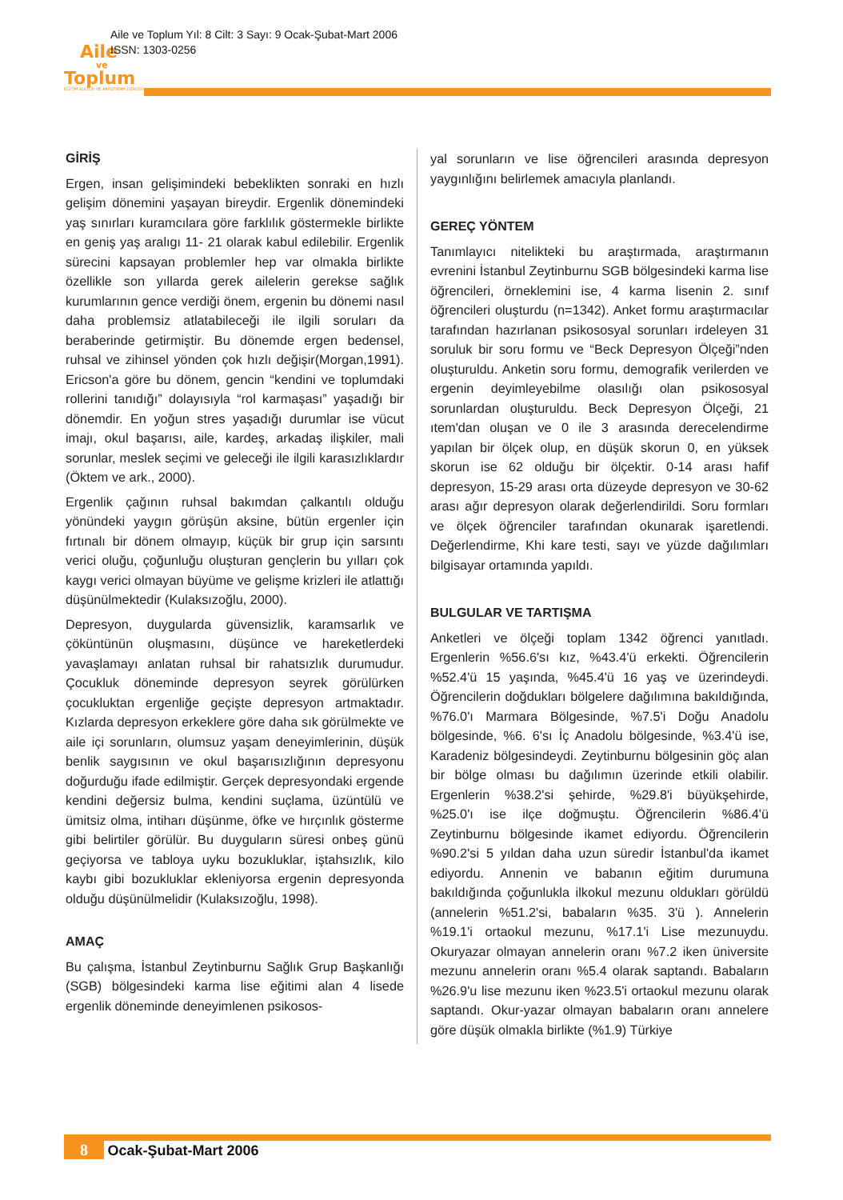Aile
ve
Toplum
EĞİTİM-KÜLTÜR VE ARAŞTIRMA DERGİSİ
Aile ve Toplum Yıl: 8 Cilt: 3 Sayı: 9 Ocak-Şubat-Mart 2006
ISSN: 1303-0256
GİRİŞ
Ergen, insan gelişimindeki bebeklikten sonraki en hızlı gelişim dönemini yaşayan bireydir. Ergenlik dönemindeki yaş sınırları kuramcılara göre farklılık göstermekle birlikte en geniş yaş aralıgı 11- 21 olarak kabul edilebilir. Ergenlik sürecini kapsayan problemler hep var olmakla birlikte özellikle son yıllarda gerek ailelerin gerekse sağlık kurumlarının gence verdiği önem, ergenin bu dönemi nasıl daha problemsiz atlatabileceği ile ilgili soruları da beraberinde getirmiştir. Bu dönemde ergen bedensel, ruhsal ve zihinsel yönden çok hızlı değişir(Morgan,1991). Ericson'a göre bu dönem, gencin “kendini ve toplumdaki rollerini tanıdığı” dolayısıyla “rol karmaşası” yaşadığı bir dönemdir. En yoğun stres yaşadığı durumlar ise vücut imajı, okul başarısı, aile, kardeş, arkadaş ilişkiler, mali sorunlar, meslek seçimi ve geleceği ile ilgili karasızlıklardır (Öktem ve ark., 2000).
Ergenlik çağının ruhsal bakımdan çalkantılı olduğu yönündeki yaygın görüşün aksine, bütün ergenler için fırtınalı bir dönem olmayıp, küçük bir grup için sarsıntı verici oluğu, çoğunluğu oluşturan gençlerin bu yılları çok kaygı verici olmayan büyüme ve gelişme krizleri ile atlattığı düşünülmektedir (Kulaksızoğlu, 2000).
Depresyon, duygularda güvensizlik, karamsarlık ve çöküntünün oluşmasını, düşünce ve hareketlerdeki yavaşlamayı anlatan ruhsal bir rahatsızlık durumudur. Çocukluk döneminde depresyon seyrek görülürken çocukluktan ergenliğe geçişte depresyon artmaktadır. Kızlarda depresyon erkeklere göre daha sık görülmekte ve aile içi sorunların, olumsuz yaşam deneyimlerinin, düşük benlik saygısının ve okul başarısızlığının depresyonu doğurduğu ifade edilmiştir. Gerçek depresyondaki ergende kendini değersiz bulma, kendini suçlama, üzüntülü ve ümitsiz olma, intiharı düşünme, öfke ve hırçınlık gösterme gibi belirtiler görülür. Bu duyguların süresi onbeş günü geçiyorsa ve tabloya uyku bozukluklar, iştahsızlık, kilo kaybı gibi bozukluklar ekleniyorsa ergenin depresyonda olduğu düşünülmelidir (Kulaksızoğlu, 1998).
AMAÇ
Bu çalışma, İstanbul Zeytinburnu Sağlık Grup Başkanlığı (SGB) bölgesindeki karma lise eğitimi alan 4 lisede ergenlik döneminde deneyimlenen psikosos-
yal sorunların ve lise öğrencileri arasında depresyon yaygınlığını belirlemek amacıyla planlandı.
GEREÇ YÖNTEM
Tanımlayıcı nitelikteki bu araştırmada, araştırmanın evrenini İstanbul Zeytinburnu SGB bölgesindeki karma lise öğrencileri, örneklemini ise, 4 karma lisenin 2. sınıf öğrencileri oluşturdu (n=1342). Anket formu araştırmacılar tarafından hazırlanan psikososyal sorunları irdeleyen 31 soruluk bir soru formu ve “Beck Depresyon Ölçeği”nden oluşturuldu. Anketin soru formu, demografik verilerden ve ergenin deyimleyebilme olasılığı olan psikososyal sorunlardan oluşturuldu. Beck Depresyon Ölçeği, 21 ıtem'dan oluşan ve 0 ile 3 arasında derecelendirme yapılan bir ölçek olup, en düşük skorun 0, en yüksek skorun ise 62 olduğu bir ölçektir. 0-14 arası hafif depresyon, 15-29 arası orta düzeyde depresyon ve 30-62 arası ağır depresyon olarak değerlendirildi. Soru formları ve ölçek öğrenciler tarafından okunarak işaretlendi. Değerlendirme, Khi kare testi, sayı ve yüzde dağılımları bilgisayar ortamında yapıldı.
BULGULAR VE TARTIŞMA
Anketleri ve ölçeği toplam 1342 öğrenci yanıtladı. Ergenlerin %56.6'sı kız, %43.4'ü erkekti. Öğrencilerin %52.4'ü 15 yaşında, %45.4'ü 16 yaş ve üzerindeydi. Öğrencilerin doğdukları bölgelere dağılımına bakıldığında, %76.0'ı Marmara Bölgesinde, %7.5'i Doğu Anadolu bölgesinde, %6. 6'sı İç Anadolu bölgesinde, %3.4'ü ise, Karadeniz bölgesindeydi. Zeytinburnu bölgesinin göç alan bir bölge olması bu dağılımın üzerinde etkili olabilir. Ergenlerin %38.2'si şehirde, %29.8'i büyükşehirde, %25.0'ı ise ilçe doğmuştu. Öğrencilerin %86.4'ü Zeytinburnu bölgesinde ikamet ediyordu. Öğrencilerin %90.2'si 5 yıldan daha uzun süredir İstanbul'da ikamet ediyordu. Annenin ve babanın eğitim durumuna bakıldığında çoğunlukla ilkokul mezunu oldukları görüldü (annelerin %51.2'si, babaların %35. 3'ü ). Annelerin %19.1'i ortaokul mezunu, %17.1'i Lise mezunuydu. Okuryazar olmayan annelerin oranı %7.2 iken üniversite mezunu annelerin oranı %5.4 olarak saptandı. Babaların %26.9'u lise mezunu iken %23.5'i ortaokul mezunu olarak saptandı. Okur-yazar olmayan babaların oranı annelere göre düşük olmakla birlikte (%1.9) Türkiye
8 Ocak-Şubat-Mart 2006